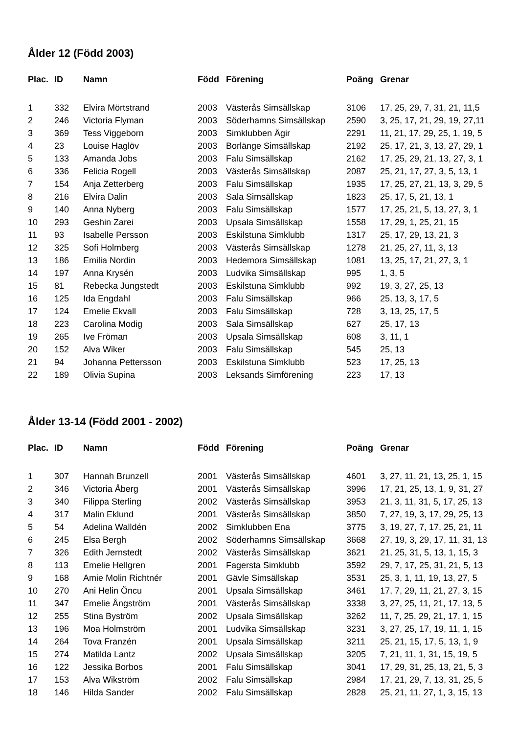Ålder 12 (Född 2003)
| Plac. | ID | Namn | Född | Förening | Poäng | Grenar |
| --- | --- | --- | --- | --- | --- | --- |
| 1 | 332 | Elvira Mörtstrand | 2003 | Västerås Simsällskap | 3106 | 17, 25, 29, 7, 31, 21, 11,5 |
| 2 | 246 | Victoria Flyman | 2003 | Söderhamns Simsällskap | 2590 | 3, 25, 17, 21, 29, 19, 27,11 |
| 3 | 369 | Tess Viggeborn | 2003 | Simklubben Ägir | 2291 | 11, 21, 17, 29, 25, 1, 19, 5 |
| 4 | 23 | Louise Haglöv | 2003 | Borlänge Simsällskap | 2192 | 25, 17, 21, 3, 13, 27, 29, 1 |
| 5 | 133 | Amanda Jobs | 2003 | Falu Simsällskap | 2162 | 17, 25, 29, 21, 13, 27, 3, 1 |
| 6 | 336 | Felicia Rogell | 2003 | Västerås Simsällskap | 2087 | 25, 21, 17, 27, 3, 5, 13, 1 |
| 7 | 154 | Anja Zetterberg | 2003 | Falu Simsällskap | 1935 | 17, 25, 27, 21, 13, 3, 29, 5 |
| 8 | 216 | Elvira Dalin | 2003 | Sala Simsällskap | 1823 | 25, 17, 5, 21, 13, 1 |
| 9 | 140 | Anna Nyberg | 2003 | Falu Simsällskap | 1577 | 17, 25, 21, 5, 13, 27, 3, 1 |
| 10 | 293 | Geshin Zarei | 2003 | Upsala Simsällskap | 1558 | 17, 29, 1, 25, 21, 15 |
| 11 | 93 | Isabelle Persson | 2003 | Eskilstuna Simklubb | 1317 | 25, 17, 29, 13, 21, 3 |
| 12 | 325 | Sofi Holmberg | 2003 | Västerås Simsällskap | 1278 | 21, 25, 27, 11, 3, 13 |
| 13 | 186 | Emilia Nordin | 2003 | Hedemora Simsällskap | 1081 | 13, 25, 17, 21, 27, 3, 1 |
| 14 | 197 | Anna Krysén | 2003 | Ludvika Simsällskap | 995 | 1, 3, 5 |
| 15 | 81 | Rebecka Jungstedt | 2003 | Eskilstuna Simklubb | 992 | 19, 3, 27, 25, 13 |
| 16 | 125 | Ida Engdahl | 2003 | Falu Simsällskap | 966 | 25, 13, 3, 17, 5 |
| 17 | 124 | Emelie Ekvall | 2003 | Falu Simsällskap | 728 | 3, 13, 25, 17, 5 |
| 18 | 223 | Carolina Modig | 2003 | Sala Simsällskap | 627 | 25, 17, 13 |
| 19 | 265 | Ive Fröman | 2003 | Upsala Simsällskap | 608 | 3, 11, 1 |
| 20 | 152 | Alva Wiker | 2003 | Falu Simsällskap | 545 | 25, 13 |
| 21 | 94 | Johanna Pettersson | 2003 | Eskilstuna Simklubb | 523 | 17, 25, 13 |
| 22 | 189 | Olivia Supina | 2003 | Leksands Simförening | 223 | 17, 13 |
Ålder 13-14 (Född 2001 - 2002)
| Plac. | ID | Namn | Född | Förening | Poäng | Grenar |
| --- | --- | --- | --- | --- | --- | --- |
| 1 | 307 | Hannah Brunzell | 2001 | Västerås Simsällskap | 4601 | 3, 27, 11, 21, 13, 25, 1, 15 |
| 2 | 346 | Victoria Åberg | 2001 | Västerås Simsällskap | 3996 | 17, 21, 25, 13, 1, 9, 31, 27 |
| 3 | 340 | Filippa Sterling | 2002 | Västerås Simsällskap | 3953 | 21, 3, 11, 31, 5, 17, 25, 13 |
| 4 | 317 | Malin Eklund | 2001 | Västerås Simsällskap | 3850 | 7, 27, 19, 3, 17, 29, 25, 13 |
| 5 | 54 | Adelina Walldén | 2002 | Simklubben Ena | 3775 | 3, 19, 27, 7, 17, 25, 21, 11 |
| 6 | 245 | Elsa Bergh | 2002 | Söderhamns Simsällskap | 3668 | 27, 19, 3, 29, 17, 11, 31, 13 |
| 7 | 326 | Edith Jernstedt | 2002 | Västerås Simsällskap | 3621 | 21, 25, 31, 5, 13, 1, 15, 3 |
| 8 | 113 | Emelie Hellgren | 2001 | Fagersta Simklubb | 3592 | 29, 7, 17, 25, 31, 21, 5, 13 |
| 9 | 168 | Amie Molin Richtnér | 2001 | Gävle Simsällskap | 3531 | 25, 3, 1, 11, 19, 13, 27, 5 |
| 10 | 270 | Ani Helin Öncu | 2001 | Upsala Simsällskap | 3461 | 17, 7, 29, 11, 21, 27, 3, 15 |
| 11 | 347 | Emelie Ångström | 2001 | Västerås Simsällskap | 3338 | 3, 27, 25, 11, 21, 17, 13, 5 |
| 12 | 255 | Stina Byström | 2002 | Upsala Simsällskap | 3262 | 11, 7, 25, 29, 21, 17, 1, 15 |
| 13 | 196 | Moa Holmström | 2001 | Ludvika Simsällskap | 3231 | 3, 27, 25, 17, 19, 11, 1, 15 |
| 14 | 264 | Tova Franzén | 2001 | Upsala Simsällskap | 3211 | 25, 21, 15, 17, 5, 13, 1, 9 |
| 15 | 274 | Matilda Lantz | 2002 | Upsala Simsällskap | 3205 | 7, 21, 11, 1, 31, 15, 19, 5 |
| 16 | 122 | Jessika Borbos | 2001 | Falu Simsällskap | 3041 | 17, 29, 31, 25, 13, 21, 5, 3 |
| 17 | 153 | Alva Wikström | 2002 | Falu Simsällskap | 2984 | 17, 21, 29, 7, 13, 31, 25, 5 |
| 18 | 146 | Hilda Sander | 2002 | Falu Simsällskap | 2828 | 25, 21, 11, 27, 1, 3, 15, 13 |